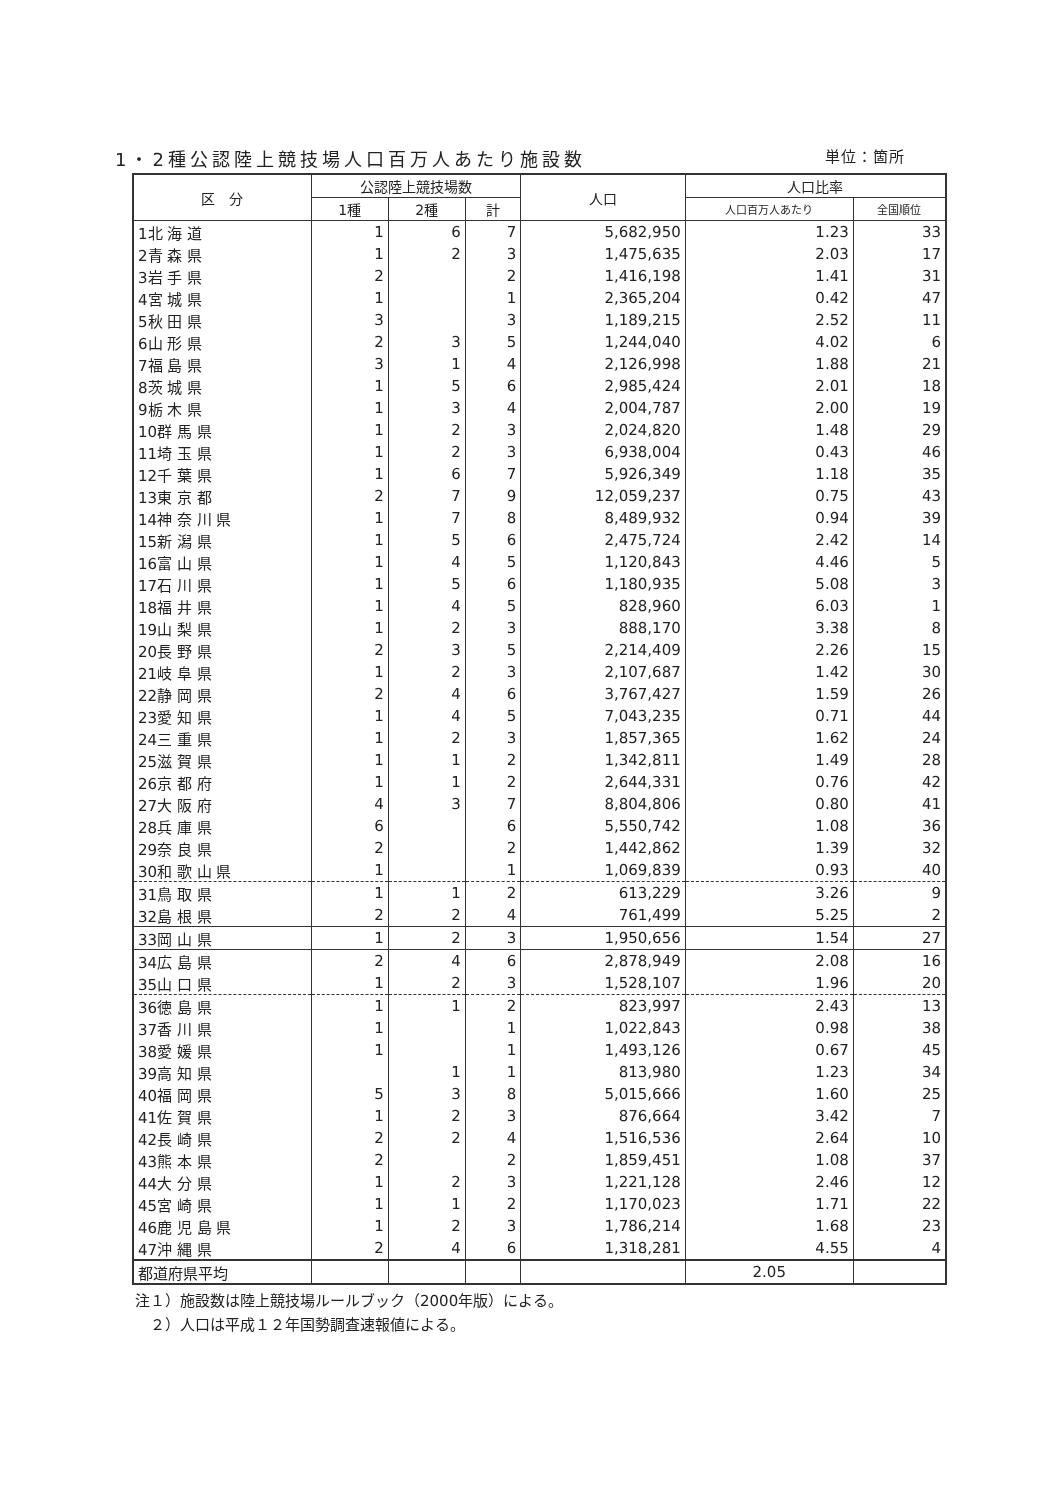1・2種公認陸上競技場人口百万人あたり施設数 単位：箇所
| 区 分 | 公認陸上競技場数 | | | 人口 | 人口比率 | |
| --- | --- | --- | --- | --- | --- | --- |
| | 1種 | 2種 | 計 | | 人口百万人あたり | 全国順位 |
| 1北 海 道 | 1 | 6 | 7 | 5,682,950 | 1.23 | 33 |
| 2青 森 県 | 1 | 2 | 3 | 1,475,635 | 2.03 | 17 |
| 3岩 手 県 | 2 | | 2 | 1,416,198 | 1.41 | 31 |
| 4宮 城 県 | 1 | | 1 | 2,365,204 | 0.42 | 47 |
| 5秋 田 県 | 3 | | 3 | 1,189,215 | 2.52 | 11 |
| 6山 形 県 | 2 | 3 | 5 | 1,244,040 | 4.02 | 6 |
| 7福 島 県 | 3 | 1 | 4 | 2,126,998 | 1.88 | 21 |
| 8茨 城 県 | 1 | 5 | 6 | 2,985,424 | 2.01 | 18 |
| 9栃 木 県 | 1 | 3 | 4 | 2,004,787 | 2.00 | 19 |
| 10群 馬 県 | 1 | 2 | 3 | 2,024,820 | 1.48 | 29 |
| 11埼 玉 県 | 1 | 2 | 3 | 6,938,004 | 0.43 | 46 |
| 12千 葉 県 | 1 | 6 | 7 | 5,926,349 | 1.18 | 35 |
| 13東 京 都 | 2 | 7 | 9 | 12,059,237 | 0.75 | 43 |
| 14神 奈 川 県 | 1 | 7 | 8 | 8,489,932 | 0.94 | 39 |
| 15新 潟 県 | 1 | 5 | 6 | 2,475,724 | 2.42 | 14 |
| 16富 山 県 | 1 | 4 | 5 | 1,120,843 | 4.46 | 5 |
| 17石 川 県 | 1 | 5 | 6 | 1,180,935 | 5.08 | 3 |
| 18福 井 県 | 1 | 4 | 5 | 828,960 | 6.03 | 1 |
| 19山 梨 県 | 1 | 2 | 3 | 888,170 | 3.38 | 8 |
| 20長 野 県 | 2 | 3 | 5 | 2,214,409 | 2.26 | 15 |
| 21岐 阜 県 | 1 | 2 | 3 | 2,107,687 | 1.42 | 30 |
| 22静 岡 県 | 2 | 4 | 6 | 3,767,427 | 1.59 | 26 |
| 23愛 知 県 | 1 | 4 | 5 | 7,043,235 | 0.71 | 44 |
| 24三 重 県 | 1 | 2 | 3 | 1,857,365 | 1.62 | 24 |
| 25滋 賀 県 | 1 | 1 | 2 | 1,342,811 | 1.49 | 28 |
| 26京 都 府 | 1 | 1 | 2 | 2,644,331 | 0.76 | 42 |
| 27大 阪 府 | 4 | 3 | 7 | 8,804,806 | 0.80 | 41 |
| 28兵 庫 県 | 6 | | 6 | 5,550,742 | 1.08 | 36 |
| 29奈 良 県 | 2 | | 2 | 1,442,862 | 1.39 | 32 |
| 30和 歌 山 県 | 1 | | 1 | 1,069,839 | 0.93 | 40 |
| 31鳥 取 県 | 1 | 1 | 2 | 613,229 | 3.26 | 9 |
| 32島 根 県 | 2 | 2 | 4 | 761,499 | 5.25 | 2 |
| 33岡 山 県 | 1 | 2 | 3 | 1,950,656 | 1.54 | 27 |
| 34広 島 県 | 2 | 4 | 6 | 2,878,949 | 2.08 | 16 |
| 35山 口 県 | 1 | 2 | 3 | 1,528,107 | 1.96 | 20 |
| 36徳 島 県 | 1 | 1 | 2 | 823,997 | 2.43 | 13 |
| 37香 川 県 | 1 | | 1 | 1,022,843 | 0.98 | 38 |
| 38愛 媛 県 | 1 | | 1 | 1,493,126 | 0.67 | 45 |
| 39高 知 県 | | 1 | 1 | 813,980 | 1.23 | 34 |
| 40福 岡 県 | 5 | 3 | 8 | 5,015,666 | 1.60 | 25 |
| 41佐 賀 県 | 1 | 2 | 3 | 876,664 | 3.42 | 7 |
| 42長 崎 県 | 2 | 2 | 4 | 1,516,536 | 2.64 | 10 |
| 43熊 本 県 | 2 | | 2 | 1,859,451 | 1.08 | 37 |
| 44大 分 県 | 1 | 2 | 3 | 1,221,128 | 2.46 | 12 |
| 45宮 崎 県 | 1 | 1 | 2 | 1,170,023 | 1.71 | 22 |
| 46鹿 児 島 県 | 1 | 2 | 3 | 1,786,214 | 1.68 | 23 |
| 47沖 縄 県 | 2 | 4 | 6 | 1,318,281 | 4.55 | 4 |
| 都道府県平均 | | | | | 2.05 | |
注１）施設数は陸上競技場ルールブック（2000年版）による。
　２）人口は平成１２年国勢調査速報値による。